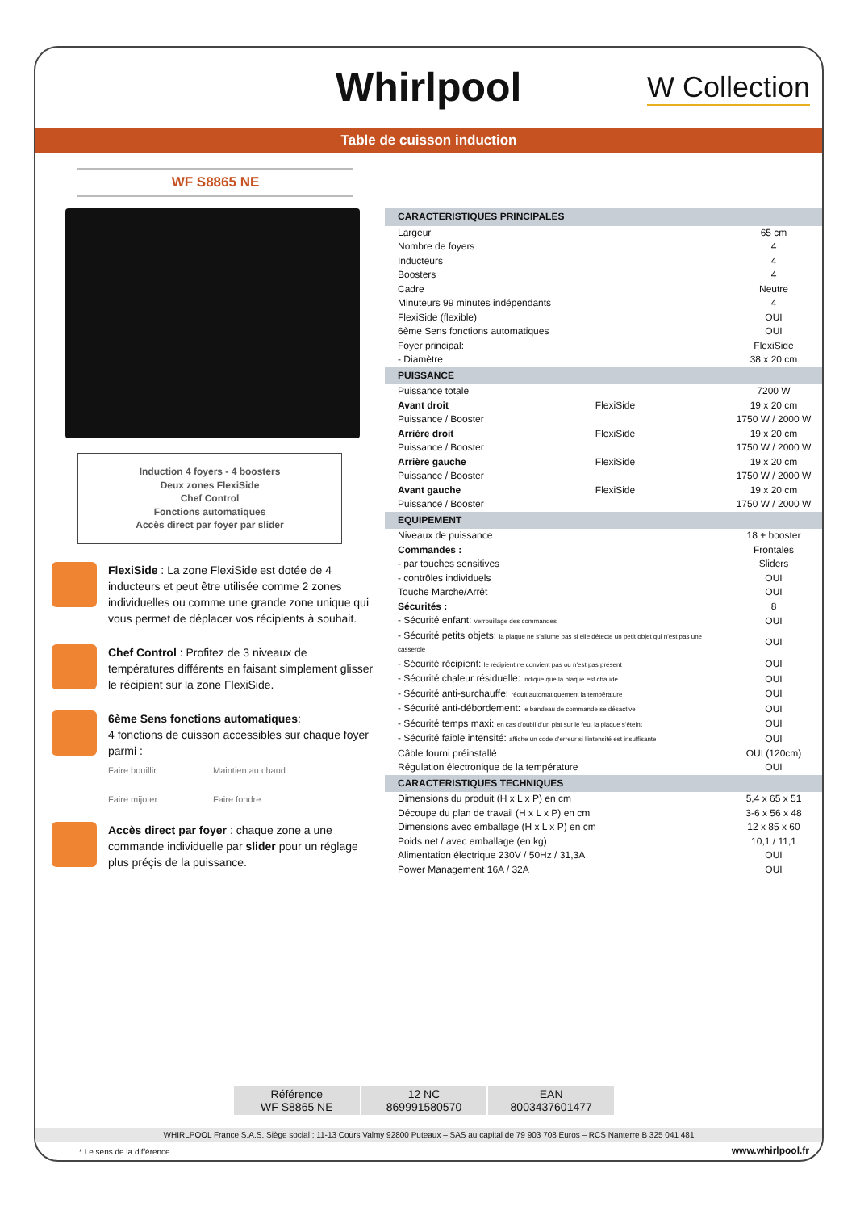Whirlpool W Collection
Table de cuisson induction
WF S8865 NE
Induction 4 foyers - 4 boosters
Deux zones FlexiSide
Chef Control
Fonctions automatiques
Accès direct par foyer par slider
FlexiSide : La zone FlexiSide est dotée de 4 inducteurs et peut être utilisée comme 2 zones individuelles ou comme une grande zone unique qui vous permet de déplacer vos récipients à souhait.
Chef Control : Profitez de 3 niveaux de températures différents en faisant simplement glisser le récipient sur la zone FlexiSide.
6ème Sens fonctions automatiques:
4 fonctions de cuisson accessibles sur chaque foyer parmi :
Faire bouillir Maintien au chaud Faire mijoter Faire fondre
Accès direct par foyer : chaque zone a une commande individuelle par slider pour un réglage plus préçis de la puissance.
| CARACTERISTIQUES PRINCIPALES | | |
| Largeur | | 65 cm |
| Nombre de foyers | | 4 |
| Inducteurs | | 4 |
| Boosters | | 4 |
| Cadre | | Neutre |
| Minuteurs 99 minutes indépendants | | 4 |
| FlexiSide (flexible) | | OUI |
| 6ème Sens fonctions automatiques | | OUI |
| Foyer principal : | | FlexiSide |
| - Diamètre | | 38 x 20 cm |
| PUISSANCE | | |
| Puissance totale | | 7200 W |
| Avant droit | FlexiSide | 19 x 20 cm |
| Puissance / Booster | | 1750 W / 2000 W |
| Arrière droit | FlexiSide | 19 x 20 cm |
| Puissance / Booster | | 1750 W / 2000 W |
| Arrière gauche | FlexiSide | 19 x 20 cm |
| Puissance / Booster | | 1750 W / 2000 W |
| Avant gauche | FlexiSide | 19 x 20 cm |
| Puissance / Booster | | 1750 W / 2000 W |
| EQUIPEMENT | | |
| Niveaux de puissance | | 18 + booster |
| Commandes : | | Frontales |
| - par touches sensitives | | Sliders |
| - contrôles individuels | | OUI |
| Touche Marche/Arrêt | | OUI |
| Sécurités : | | 8 |
| - Sécurité enfant: verrouillage des commandes | | OUI |
| - Sécurité petits objets: la plaque ne s'allume pas si elle détecte un petit objet qui n'est pas une casserole | | OUI |
| - Sécurité récipient: le récipient ne convient pas ou n'est pas présent | | OUI |
| - Sécurité chaleur résiduelle: indique que la plaque est chaude | | OUI |
| - Sécurité anti-surchauffe: réduit automatiquement la température | | OUI |
| - Sécurité anti-débordement: le bandeau de commande se désactive | | OUI |
| - Sécurité temps maxi: en cas d'oubli d'un plat sur le feu, la plaque s'éteint | | OUI |
| - Sécurité faible intensité: affiche un code d'erreur si l'intensité est insuffisante | | OUI |
| Câble fourni préinstallé | | OUI (120cm) |
| Régulation électronique de la température | | OUI |
| CARACTERISTIQUES TECHNIQUES | | |
| Dimensions du produit (H x L x P) en cm | | 5,4 x 65 x 51 |
| Découpe du plan de travail (H x L x P) en cm | | 3-6 x 56 x 48 |
| Dimensions avec emballage (H x L x P) en cm | | 12 x 85 x 60 |
| Poids net / avec emballage (en kg) | | 10,1 / 11,1 |
| Alimentation électrique 230V / 50Hz / 31,3A | | OUI |
| Power Management 16A / 32A | | OUI |
Référence
WF S8865 NE
12 NC
869991580570
EAN
8003437601477
WHIRLPOOL France S.A.S. Siège social : 11-13 Cours Valmy 92800 Puteaux – SAS au capital de 79 903 708 Euros – RCS Nanterre B 325 041 481
* Le sens de la différence www.whirlpool.fr